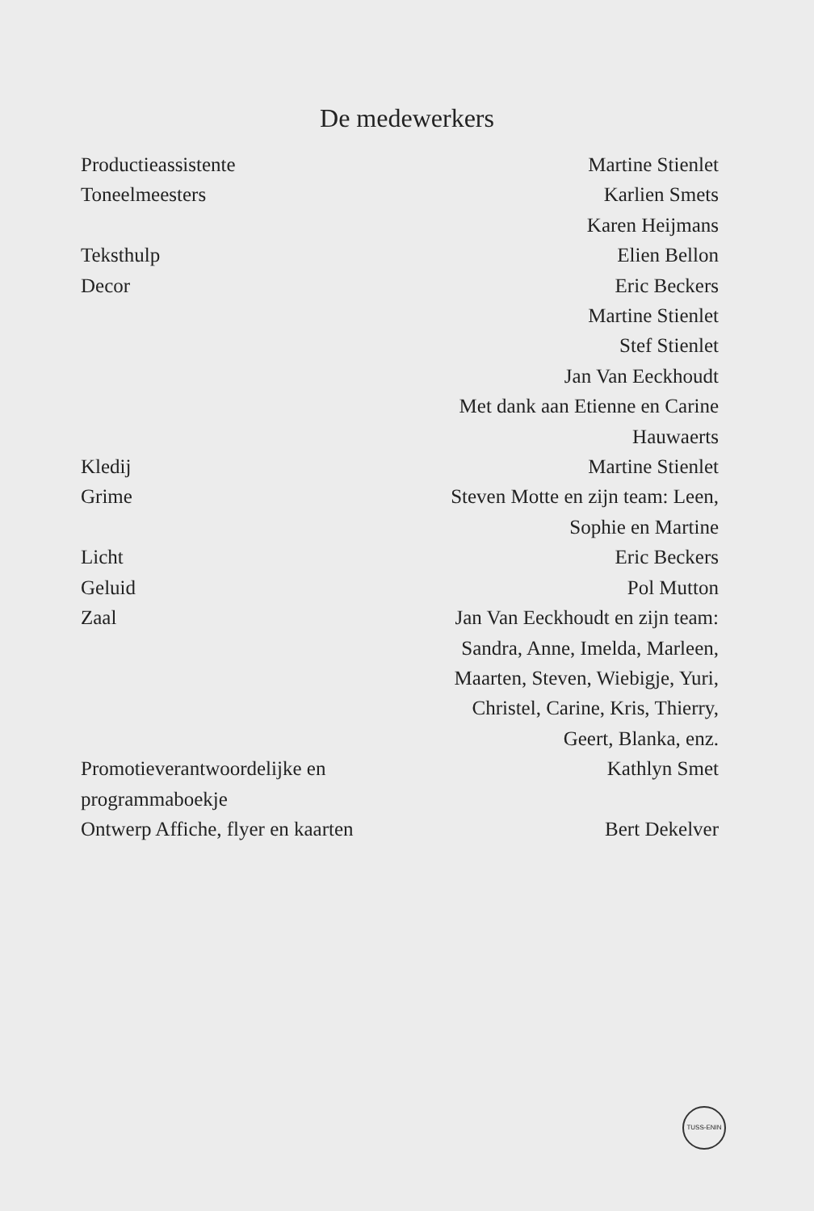De medewerkers
| Productieassistente | Martine Stienlet |
| Toneelmeesters | Karlien Smets Karen Heijmans |
| Teksthulp | Elien Bellon |
| Decor | Eric Beckers Martine Stienlet Stef Stienlet Jan Van Eeckhoudt Met dank aan Etienne en Carine Hauwaerts |
| Kledij | Martine Stienlet |
| Grime | Steven Motte en zijn team: Leen, Sophie en Martine |
| Licht | Eric Beckers |
| Geluid | Pol Mutton |
| Zaal | Jan Van Eeckhoudt en zijn team: Sandra, Anne, Imelda, Marleen, Maarten, Steven, Wiebigje, Yuri, Christel, Carine, Kris, Thierry, Geert, Blanka, enz. |
| Promotieverantwoordelijke en programmaboekje | Kathlyn Smet |
| Ontwerp Affiche, flyer en kaarten | Bert Dekelver |
TUSS-ENIN